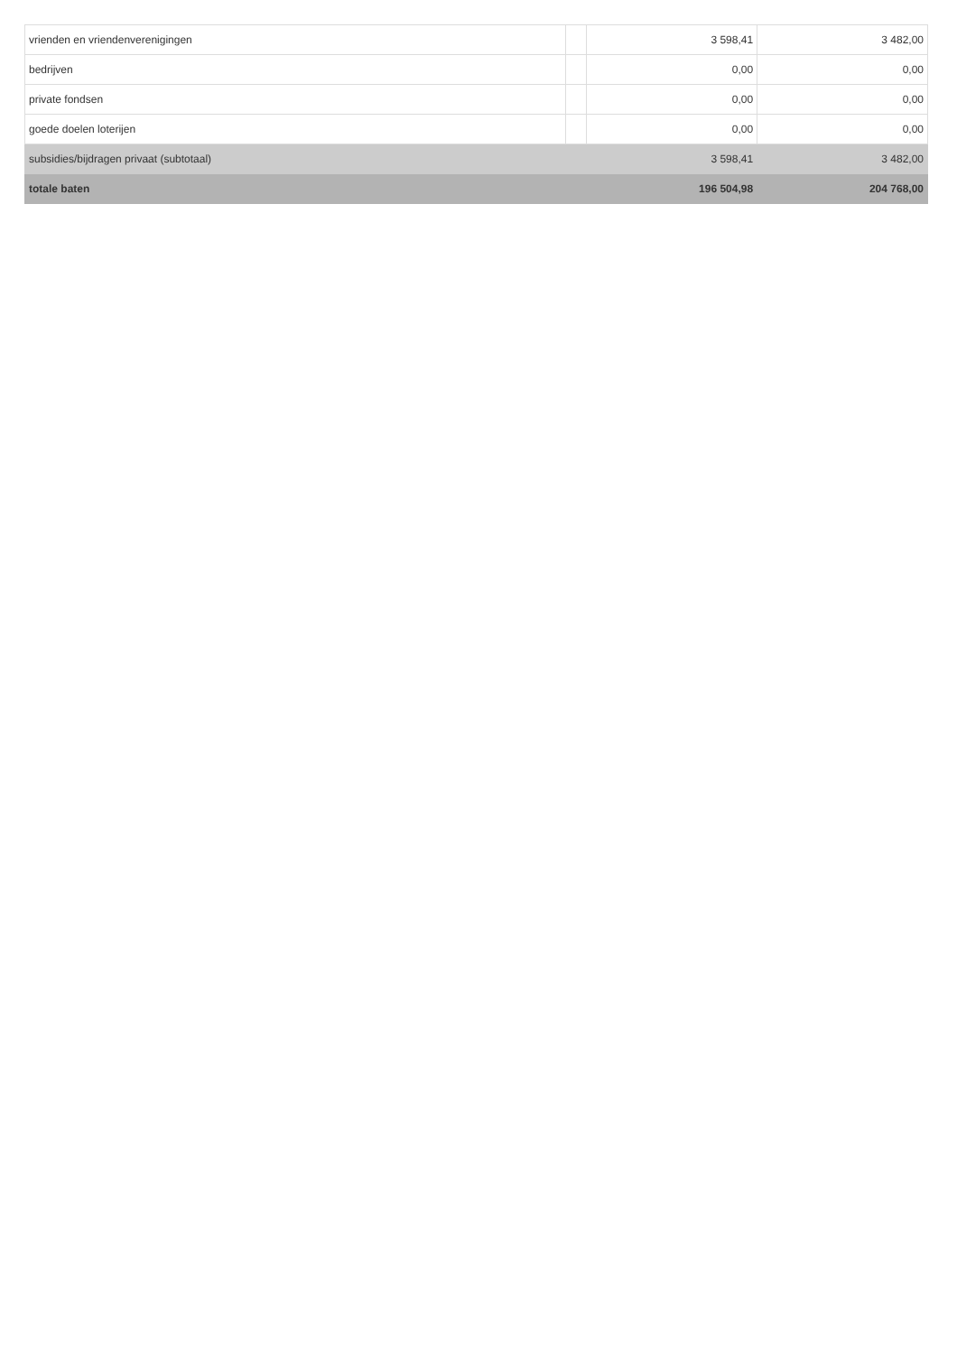| vrienden en vriendenverenigingen | | 3 598,41 | 3 482,00 |
| bedrijven | | 0,00 | 0,00 |
| private fondsen | | 0,00 | 0,00 |
| goede doelen loterijen | | 0,00 | 0,00 |
| subsidies/bijdragen privaat (subtotaal) | 3 598,41 | | 3 482,00 |
| totale baten | 196 504,98 | | 204 768,00 |